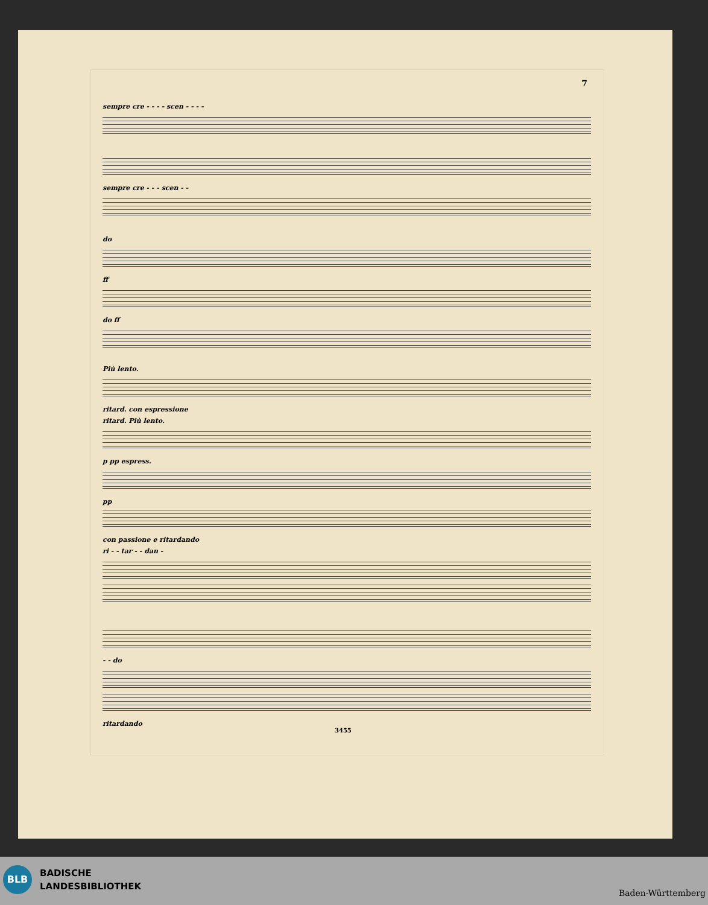7
sempre cre - - - - scen - - - -
sempre cre - - - scen - -
do
ff
do ff
Più lento.
ritard. con espressione
ritard. Più lento.
p pp espress.
pp
con passione e ritardando
ri - - tar - - dan -
- - do
ritardando
3455
BLB
BADISCHE
LANDESBIBLIOTHEK
Baden-Württemberg